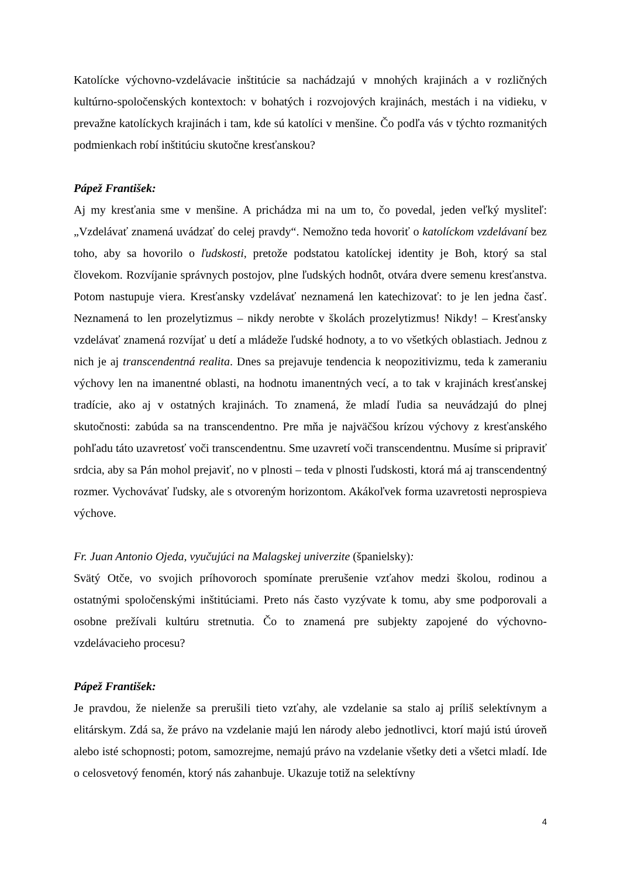Katolícke výchovno-vzdelávacie inštitúcie sa nachádzajú v mnohých krajinách a v rozličných kultúrno-spoločenských kontextoch: v bohatých i rozvojových krajinách, mestách i na vidieku, v prevažne katolíckych krajinách i tam, kde sú katolíci v menšine. Čo podľa vás v týchto rozmanitých podmienkach robí inštitúciu skutočne kresťanskou?
Pápež František:
Aj my kresťania sme v menšine. A prichádza mi na um to, čo povedal, jeden veľký mysliteľ: „Vzdelávať znamená uvádzať do celej pravdy“. Nemožno teda hovoriť o katolíckom vzdelávaní bez toho, aby sa hovorilo o ľudskosti, pretože podstatou katolíckej identity je Boh, ktorý sa stal človekom. Rozvíjanie správnych postojov, plne ľudských hodnôt, otvára dvere semenu kresťanstva. Potom nastupuje viera. Kresťansky vzdelávať neznamená len katechizovať: to je len jedna časť. Neznamená to len prozelytizmus – nikdy nerobte v školách prozelytizmus! Nikdy! – Kresťansky vzdelávať znamená rozvíjať u detí a mládeže ľudské hodnoty, a to vo všetkých oblastiach. Jednou z nich je aj transcendentná realita. Dnes sa prejavuje tendencia k neopozitivizmu, teda k zameraniu výchovy len na imanentné oblasti, na hodnotu imanentných vecí, a to tak v krajinách kresťanskej tradície, ako aj v ostatných krajinách. To znamená, že mladí ľudia sa neuvádzajú do plnej skutočnosti: zabúda sa na transcendentno. Pre mňa je najväčšou krízou výchovy z kresťanského pohľadu táto uzavretosť voči transcendentnu. Sme uzavretí voči transcendentnu. Musíme si pripraviť srdcia, aby sa Pán mohol prejaviť, no v plnosti – teda v plnosti ľudskosti, ktorá má aj transcendentný rozmer. Vychovávať ľudsky, ale s otvoreným horizontom. Akákoľvek forma uzavretosti neprospieva výchove.
Fr. Juan Antonio Ojeda, vyučujúci na Malagskej univerzite (španielsky):
Svätý Otče, vo svojich príhovoroch spomínate prerušenie vzťahov medzi školou, rodinou a ostatnými spoločenskými inštitúciami. Preto nás často vyzývate k tomu, aby sme podporovali a osobne prežívali kultúru stretnutia. Čo to znamená pre subjekty zapojené do výchovno-vzdelávacieho procesu?
Pápež František:
Je pravdou, že nielenže sa prerušili tieto vzťahy, ale vzdelanie sa stalo aj príliš selektívnym a elitárskym. Zdá sa, že právo na vzdelanie majú len národy alebo jednotlivci, ktorí majú istú úroveň alebo isté schopnosti; potom, samozrejme, nemajú právo na vzdelanie všetky deti a všetci mladí. Ide o celosvetový fenomén, ktorý nás zahanbuje. Ukazuje totiž na selektívny
4